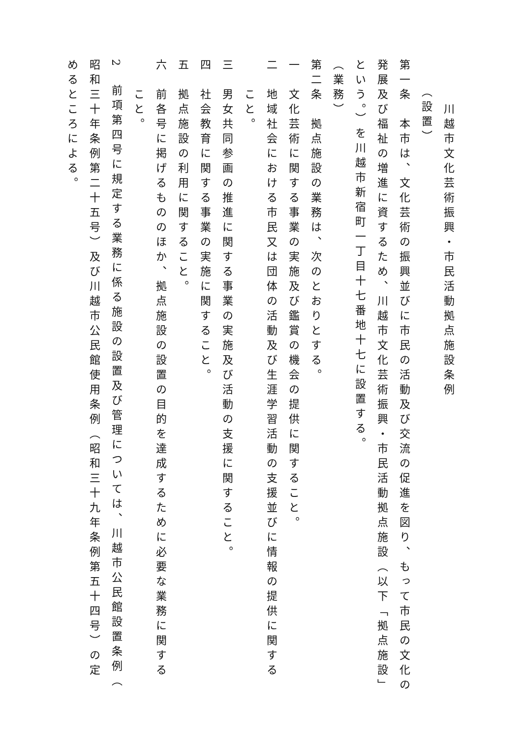川越市文化芸術振興・市民活動拠点施設条例
（設置）
第一条　本市は、文化芸術の振興並びに市民の活動及び交流の促進を図り、もって市民の文化の
発展及び福祉の増進に資するため、川越市文化芸術振興・市民活動拠点施設（以下「拠点施設」
という。）を川越市新宿町一丁目十七番地十七に設置する。
（業務）
第二条　拠点施設の業務は、次のとおりとする。
一　文化芸術に関する事業の実施及び鑑賞の機会の提供に関すること。
二　地域社会における市民又は団体の活動及び生涯学習活動の支援並びに情報の提供に関する
こと。
三　男女共同参画の推進に関する事業の実施及び活動の支援に関すること。
四　社会教育に関する事業の実施に関すること。
五　拠点施設の利用に関すること。
六　前各号に掲げるもののほか、拠点施設の設置の目的を達成するために必要な業務に関する
こと。
2　前項第四号に規定する業務に係る施設の設置及び管理については、川越市公民館設置条例（
昭和三十年条例第二十五号）及び川越市公民館使用条例（昭和三十九年条例第五十四号）の定
めるところによる。